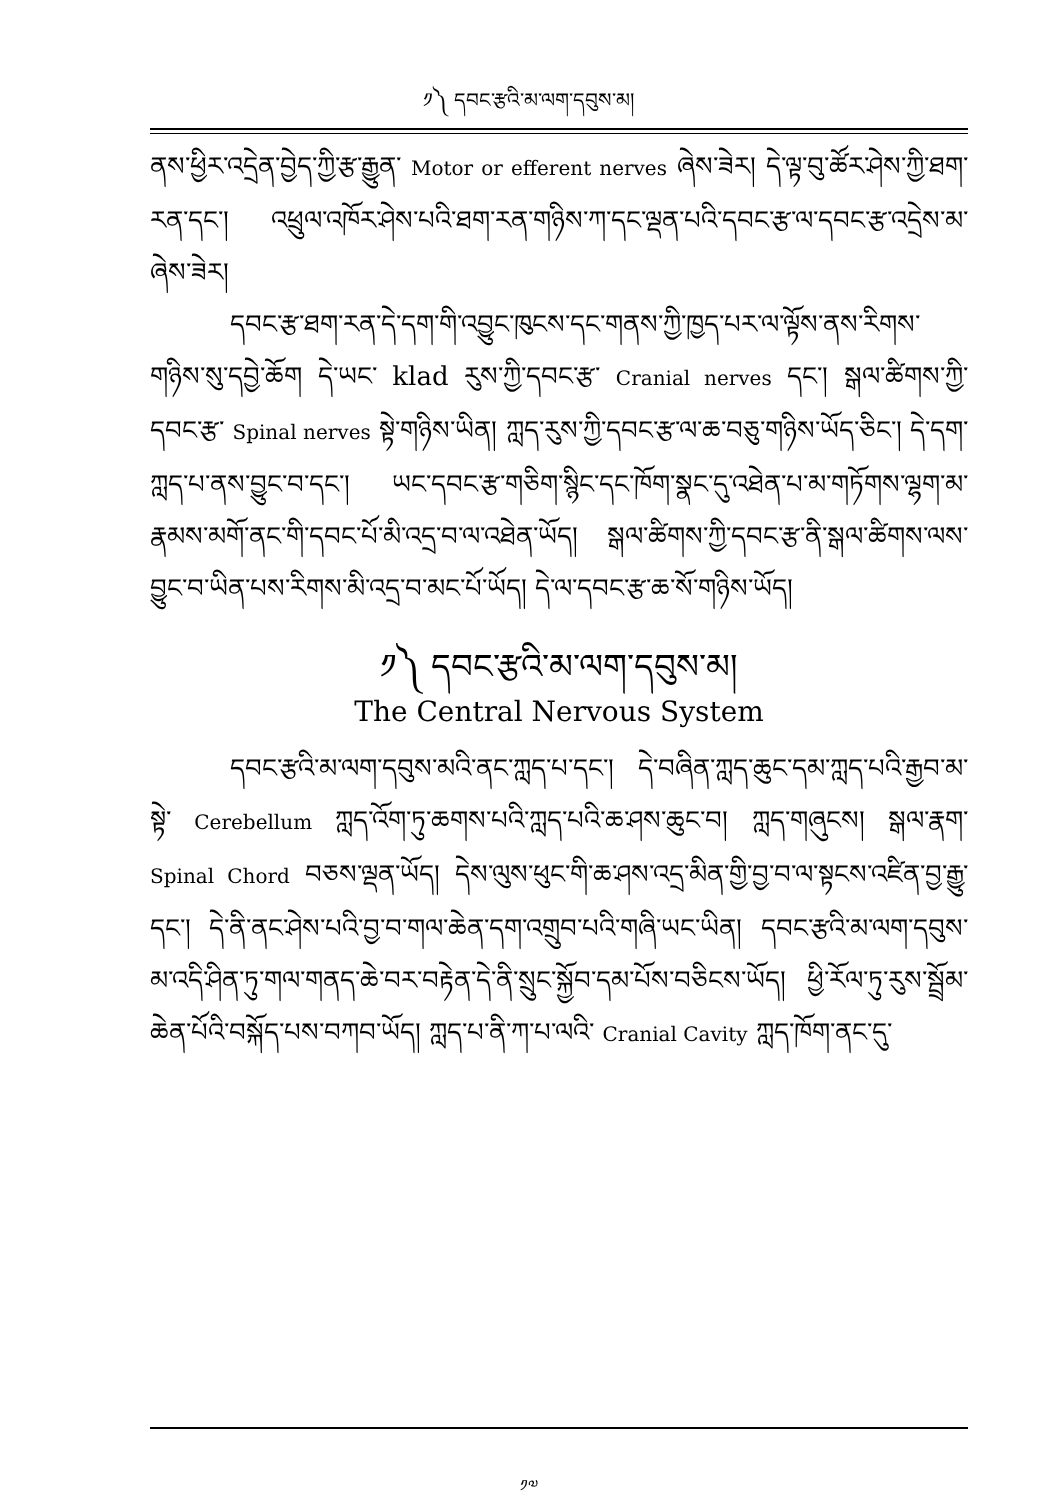༡༽ དབང་རྩའི་མ་ལག་དབུས་མ།
ནས་ཕྱིར་འདྲེན་བྱེད་ཀྱི་རྩ་རྒྱུན་ Motor or efferent nerves ཞེས་ཟེར། དེ་ལྟ་བུ་ཚོར་ཤེས་ཀྱི་ཐག་རན་དང་། འཕྲུལ་འཁོར་ཤེས་པའི་ཐག་རན་གཉིས་ཀ་དང་ལྡན་པའི་དབང་རྩ་ལ་དབང་རྩ་འདྲེས་མ་ཞེས་ཟེར།
དབང་རྩ་ཐག་རན་དེ་དག་གི་འབྱུང་ཁུངས་དང་གནས་ཀྱི་ཁྱད་པར་ལ་ལྟོས་ནས་རིགས་གཉིས་སུ་དབྱེ་ཆོག དེ་ཡང་ klad རུས་ཀྱི་དབང་རྩ་ Cranial nerves དང་། སྒལ་ཚིགས་ཀྱི་དབང་རྩ་ Spinal nerves སྟེ་གཉིས་ཡིན། ཀླད་རུས་ཀྱི་དབང་རྩ་ལ་ཆ་བཅུ་གཉིས་ཡོད་ཅིང་། དེ་དག་ཀླད་པ་ནས་བྱུང་བ་དང་། ཡང་དབང་རྩ་གཅིག་སྙིང་དང་ཁོག་སྣང་དུ་འཐེན་པ་མ་གཏོགས་ལྷག་མ་རྣམས་མགོ་ནང་གི་དབང་པོ་མི་འདྲ་བ་ལ་འཐེན་ཡོད། སྒལ་ཚིགས་ཀྱི་དབང་རྩ་ནི་སྒལ་ཚིགས་ལས་བྱུང་བ་ཡིན་པས་རིགས་མི་འདྲ་བ་མང་པོ་ཡོད། དེ་ལ་དབང་རྩ་ཆ་སོ་གཉིས་ཡོད།
༡༽ དབང་རྩའི་མ་ལག་དབུས་མ།
The Central Nervous System
དབང་རྩའི་མ་ལག་དབུས་མའི་ནང་ཀླད་པ་དང་། དེ་བཞིན་ཀླད་ཆུང་དམ་ཀླད་པའི་རྒྱབ་མ་སྟེ་ Cerebellum ཀླད་འོག་ཏུ་ཆགས་པའི་ཀླད་པའི་ཆ་ཤས་ཆུང་བ། ཀླད་གཞུངས། སྒལ་རྣག་ Spinal Chord བཅས་ལྡན་ཡོད། དེས་ལུས་ཕུང་གི་ཆ་ཤས་འདྲ་མིན་གྱི་བྱ་བ་ལ་སྟངས་འཛིན་བྱ་རྒྱུ་དང་། དེ་ནི་ནང་ཤེས་པའི་བྱ་བ་གལ་ཆེན་དག་འགྲུབ་པའི་གཞི་ཡང་ཡིན། དབང་རྩའི་མ་ལག་དབུས་མ་འདི་ཤིན་ཏུ་གལ་གནད་ཆེ་བར་བརྟེན་དེ་ནི་སྲུང་སྐྱོབ་དམ་པོས་བཅིངས་ཡོད། ཕྱི་རོལ་ཏུ་རུས་སྦྲོམ་ཆེན་པོའི་བསྐོད་པས་བཀབ་ཡོད། ཀླད་པ་ནི་ཀ་པ་ལའི་ Cranial Cavity ཀླད་ཁོག་ནང་དུ་
༡༧